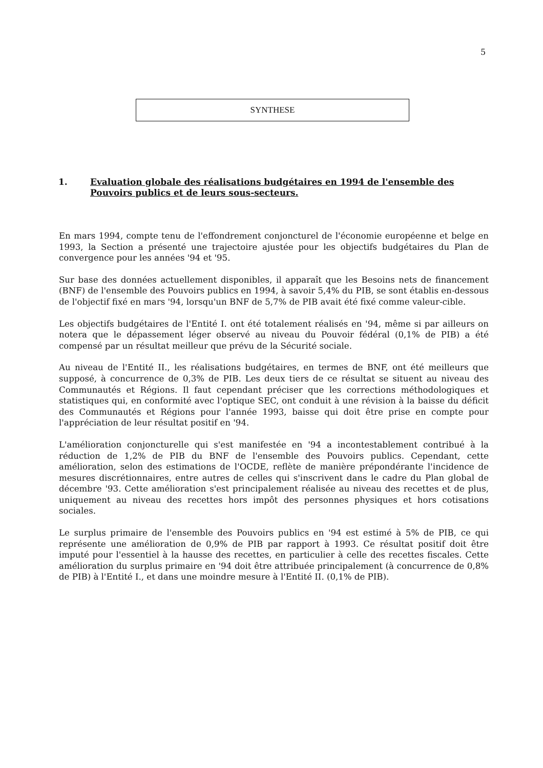5
SYNTHESE
1. Evaluation globale des réalisations budgétaires en 1994 de l'ensemble des Pouvoirs publics et de leurs sous-secteurs.
En mars 1994, compte tenu de l'effondrement conjoncturel de l'économie européenne et belge en 1993, la Section a présenté une trajectoire ajustée pour les objectifs budgétaires du Plan de convergence pour les années '94 et '95.
Sur base des données actuellement disponibles, il apparaît que les Besoins nets de financement (BNF) de l'ensemble des Pouvoirs publics en 1994, à savoir 5,4% du PIB, se sont établis en-dessous de l'objectif fixé en mars '94, lorsqu'un BNF de 5,7% de PIB avait été fixé comme valeur-cible.
Les objectifs budgétaires de l'Entité I. ont été totalement réalisés en '94, même si par ailleurs on notera que le dépassement léger observé au niveau du Pouvoir fédéral (0,1% de PIB) a été compensé par un résultat meilleur que prévu de la Sécurité sociale.
Au niveau de l'Entité II., les réalisations budgétaires, en termes de BNF, ont été meilleurs que supposé, à concurrence de 0,3% de PIB. Les deux tiers de ce résultat se situent au niveau des Communautés et Régions. Il faut cependant préciser que les corrections méthodologiques et statistiques qui, en conformité avec l'optique SEC, ont conduit à une révision à la baisse du déficit des Communautés et Régions pour l'année 1993, baisse qui doit être prise en compte pour l'appréciation de leur résultat positif en '94.
L'amélioration conjoncturelle qui s'est manifestée en '94 a incontestablement contribué à la réduction de 1,2% de PIB du BNF de l'ensemble des Pouvoirs publics. Cependant, cette amélioration, selon des estimations de l'OCDE, reflète de manière prépondérante l'incidence de mesures discrétionnaires, entre autres de celles qui s'inscrivent dans le cadre du Plan global de décembre '93. Cette amélioration s'est principalement réalisée au niveau des recettes et de plus, uniquement au niveau des recettes hors impôt des personnes physiques et hors cotisations sociales.
Le surplus primaire de l'ensemble des Pouvoirs publics en '94 est estimé à 5% de PIB, ce qui représente une amélioration de 0,9% de PIB par rapport à 1993. Ce résultat positif doit être imputé pour l'essentiel à la hausse des recettes, en particulier à celle des recettes fiscales. Cette amélioration du surplus primaire en '94 doit être attribuée principalement (à concurrence de 0,8% de PIB) à l'Entité I., et dans une moindre mesure à l'Entité II. (0,1% de PIB).